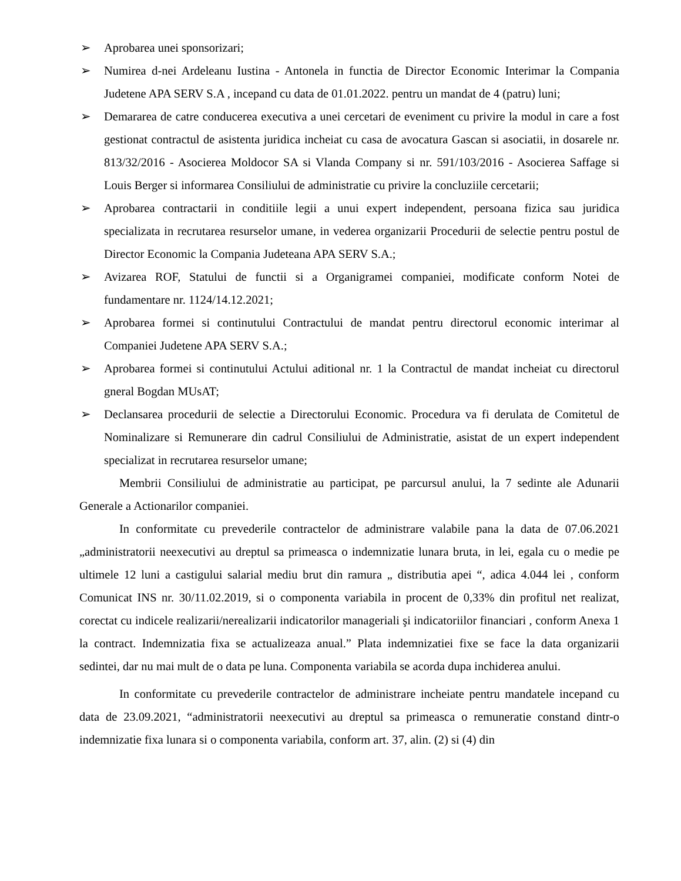➢ Aprobarea unei sponsorizari;
➢ Numirea d-nei Ardeleanu Iustina - Antonela in functia de Director Economic Interimar la Compania Judetene APA SERV S.A , incepand cu data de 01.01.2022. pentru un mandat de 4 (patru) luni;
➢ Demararea de catre conducerea executiva a unei cercetari de eveniment cu privire la modul in care a fost gestionat contractul de asistenta juridica incheiat cu casa de avocatura Gascan si asociatii, in dosarele nr. 813/32/2016 - Asocierea Moldocor SA si Vlanda Company si nr. 591/103/2016 - Asocierea Saffage si Louis Berger si informarea Consiliului de administratie cu privire la concluziile cercetarii;
➢ Aprobarea contractarii in conditiile legii a unui expert independent, persoana fizica sau juridica specializata in recrutarea resurselor umane, in vederea organizarii Procedurii de selectie pentru postul de Director Economic la Compania Judeteana APA SERV S.A.;
➢ Avizarea ROF, Statului de functii si a Organigramei companiei, modificate conform Notei de fundamentare nr. 1124/14.12.2021;
➢ Aprobarea formei si continutului Contractului de mandat pentru directorul economic interimar al Companiei Judetene APA SERV S.A.;
➢ Aprobarea formei si continutului Actului aditional nr. 1 la Contractul de mandat incheiat cu directorul gneral Bogdan MUsAT;
➢ Declansarea procedurii de selectie a Directorului Economic. Procedura va fi derulata de Comitetul de Nominalizare si Remunerare din cadrul Consiliului de Administratie, asistat de un expert independent specializat in recrutarea resurselor umane;
Membrii Consiliului de administratie au participat, pe parcursul anului, la 7 sedinte ale Adunarii Generale a Actionarilor companiei.
In conformitate cu prevederile contractelor de administrare valabile pana la data de 07.06.2021 „administratorii neexecutivi au dreptul sa primeasca o indemnizatie lunara bruta, in lei, egala cu o medie pe ultimele 12 luni a castigului salarial mediu brut din ramura „ distributia apei “, adica 4.044 lei , conform Comunicat INS nr. 30/11.02.2019, si o componenta variabila in procent de 0,33% din profitul net realizat, corectat cu indicele realizarii/nerealizarii indicatorilor manageriali şi indicatoriilor financiari , conform Anexa 1 la contract. Indemnizatia fixa se actualizeaza anual.” Plata indemnizatiei fixe se face la data organizarii sedintei, dar nu mai mult de o data pe luna. Componenta variabila se acorda dupa inchiderea anului.
In conformitate cu prevederile contractelor de administrare incheiate pentru mandatele incepand cu data de 23.09.2021, “administratorii neexecutivi au dreptul sa primeasca o remuneratie constand dintr-o indemnizatie fixa lunara si o componenta variabila, conform art. 37, alin. (2) si (4) din